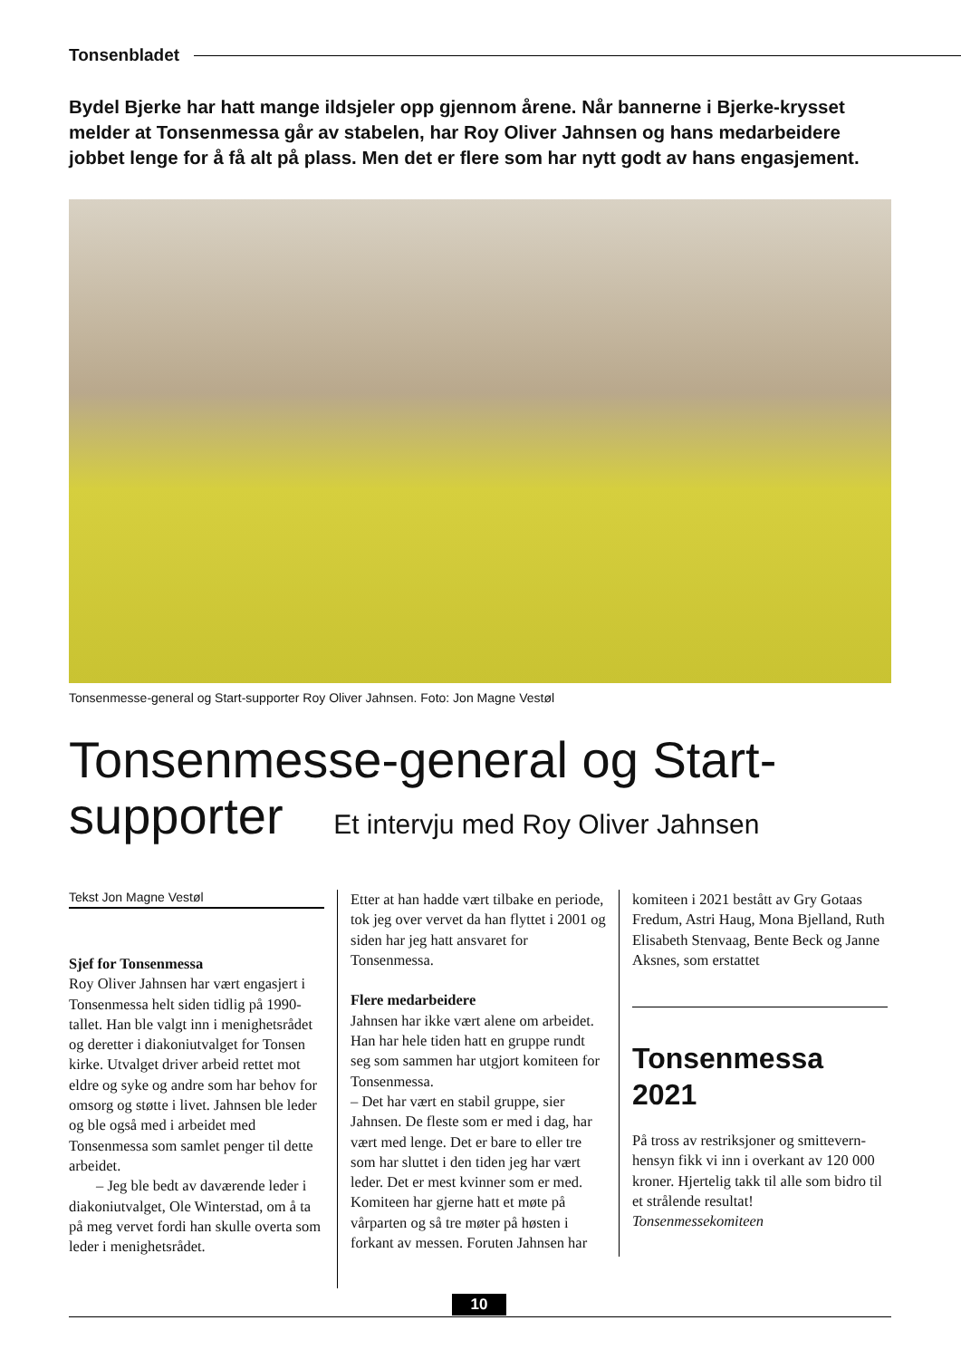Tonsenbladet
Bydel Bjerke har hatt mange ildsjeler opp gjennom årene. Når bannerne i Bjerke-krysset melder at Tonsenmessa går av stabelen, har Roy Oliver Jahnsen og hans medarbeidere jobbet lenge for å få alt på plass. Men det er flere som har nytt godt av hans engasjement.
Tonsenmesse-general og Start-supporter Roy Oliver Jahnsen. Foto: Jon Magne Vestøl
Tonsenmesse-general og Start-supporter Et intervju med Roy Oliver Jahnsen
Tekst Jon Magne Vestøl
Sjef for Tonsenmessa
Roy Oliver Jahnsen har vært engasjert i Tonsenmessa helt siden tidlig på 1990-tallet. Han ble valgt inn i menighets­rådet og deretter i diakoniutvalget for Tonsen kirke. Utvalget driver arbeid rettet mot eldre og syke og andre som har behov for omsorg og støtte i livet. Jahnsen ble leder og ble også med i arbeidet med Tonsenmessa som samlet penger til dette arbeidet.
– Jeg ble bedt av daværende leder i diakoniutvalget, Ole Winterstad, om å ta på meg vervet fordi han skulle overta som leder i menighetsrådet.
Etter at han hadde vært tilbake en periode, tok jeg over vervet da han flyttet i 2001 og siden har jeg hatt ansvaret for Tonsenmessa.
Flere medarbeidere
Jahnsen har ikke vært alene om arbeidet. Han har hele tiden hatt en gruppe rundt seg som sammen har utgjort komiteen for Tonsenmessa.
– Det har vært en stabil gruppe, sier Jahnsen. De fleste som er med i dag, har vært med lenge. Det er bare to eller tre som har sluttet i den tiden jeg har vært leder. Det er mest kvinner som er med. Komiteen har gjerne hatt et møte på vårparten og så tre møter på høsten i forkant av messen. Foruten Jahnsen har
komiteen i 2021 bestått av Gry Gotaas Fredum, Astri Haug, Mona Bjelland, Ruth Elisabeth Stenvaag, Bente Beck og Janne Aksnes, som erstattet
Tonsenmessa 2021
På tross av restrik­sjoner og smittevern­hensyn fikk vi inn i overkant av 120 000 kroner. Hjertelig takk til alle som bidro til et strålende resultat!
Tonsenmessekomiteen
10